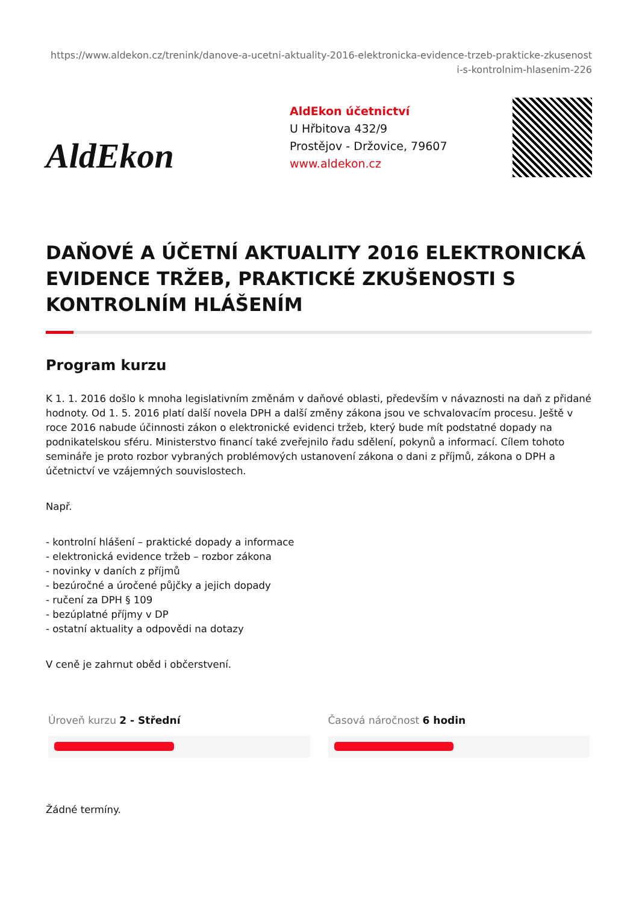https://www.aldekon.cz/trenink/danove-a-ucetni-aktuality-2016-elektronicka-evidence-trzeb-prakticke-zkusenost
i-s-kontrolnim-hlasenim-226
AldEkon
AldEkon účetnictví
U Hřbitova 432/9
Prostějov - Držovice, 79607
www.aldekon.cz
DAŇOVÉ A ÚČETNÍ AKTUALITY 2016 ELEKTRONICKÁ EVIDENCE TRŽEB, PRAKTICKÉ ZKUŠENOSTI S KONTROLNÍM HLÁŠENÍM
Program kurzu
K 1. 1. 2016 došlo k mnoha legislativním změnám v daňové oblasti, především v návaznosti na daň z přidané hodnoty. Od 1. 5. 2016 platí další novela DPH a další změny zákona jsou ve schvalovacím procesu. Ještě v roce 2016 nabude účinnosti zákon o elektronické evidenci tržeb, který bude mít podstatné dopady na podnikatelskou sféru. Ministerstvo financí také zveřejnilo řadu sdělení, pokynů a informací. Cílem tohoto semináře je proto rozbor vybraných problémových ustanovení zákona o dani z příjmů, zákona o DPH a účetnictví ve vzájemných souvislostech.
Např.
- kontrolní hlášení – praktické dopady a informace
- elektronická evidence tržeb – rozbor zákona
- novinky v daních z příjmů
- bezúročné a úročené půjčky a jejich dopady
- ručení za DPH § 109
- bezúplatné příjmy v DP
- ostatní aktuality a odpovědi na dotazy
V ceně je zahrnut oběd i občerstvení.
Úroveň kurzu 2 - Střední Časová náročnost 6 hodin
Žádné termíny.